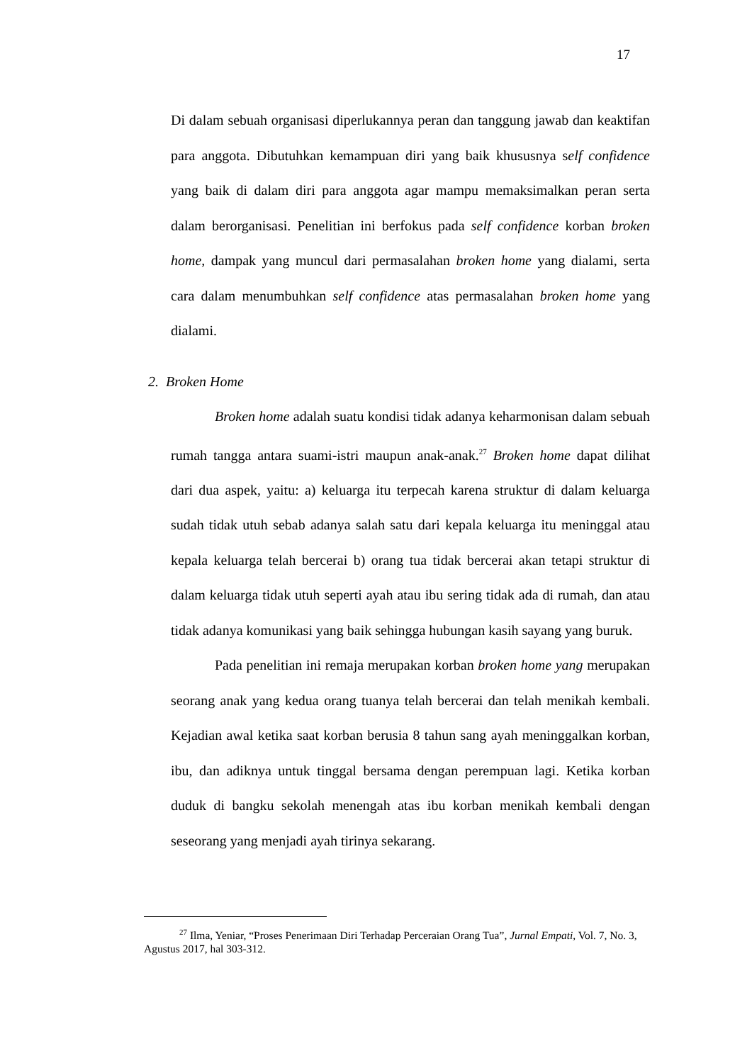17
Di dalam sebuah organisasi diperlukannya peran dan tanggung jawab dan keaktifan para anggota. Dibutuhkan kemampuan diri yang baik khususnya self confidence yang baik di dalam diri para anggota agar mampu memaksimalkan peran serta dalam berorganisasi. Penelitian ini berfokus pada self confidence korban broken home, dampak yang muncul dari permasalahan broken home yang dialami, serta cara dalam menumbuhkan self confidence atas permasalahan broken home yang dialami.
2. Broken Home
Broken home adalah suatu kondisi tidak adanya keharmonisan dalam sebuah rumah tangga antara suami-istri maupun anak-anak.<sup>27</sup> Broken home dapat dilihat dari dua aspek, yaitu: a) keluarga itu terpecah karena struktur di dalam keluarga sudah tidak utuh sebab adanya salah satu dari kepala keluarga itu meninggal atau kepala keluarga telah bercerai b) orang tua tidak bercerai akan tetapi struktur di dalam keluarga tidak utuh seperti ayah atau ibu sering tidak ada di rumah, dan atau tidak adanya komunikasi yang baik sehingga hubungan kasih sayang yang buruk.
Pada penelitian ini remaja merupakan korban broken home yang merupakan seorang anak yang kedua orang tuanya telah bercerai dan telah menikah kembali. Kejadian awal ketika saat korban berusia 8 tahun sang ayah meninggalkan korban, ibu, dan adiknya untuk tinggal bersama dengan perempuan lagi. Ketika korban duduk di bangku sekolah menengah atas ibu korban menikah kembali dengan seseorang yang menjadi ayah tirinya sekarang.
<sup>27</sup> Ilma, Yeniar, “Proses Penerimaan Diri Terhadap Perceraian Orang Tua”, Jurnal Empati, Vol. 7, No. 3, Agustus 2017, hal 303-312.